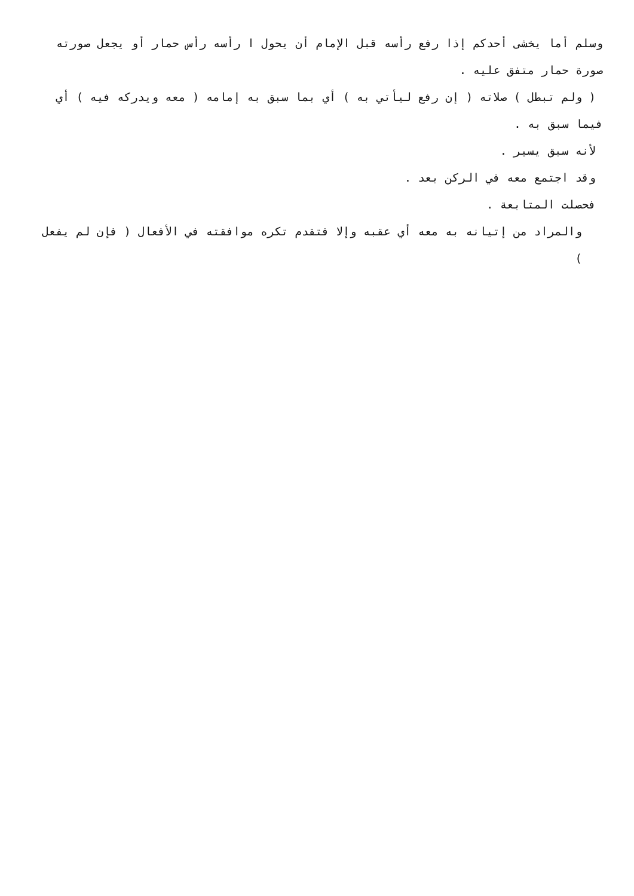وسلم أما يخشى أحدكم إذا رفع رأسه قبل الإمام أن يحول ا رأسه رأس حمار أو يجعل صورته صورة حمار متفق عليه .
( ولم تبطل ) صلاته ( إن رفع ليأتي به ) أي بما سبق به إمامه ( معه ويدركه فيه ) أي
فيما سبق به .
لأنه سبق يسير .
وقد اجتمع معه في الركن بعد .
فحصلت المتابعة .
والمراد من إتيانه به معه أي عقبه وإلا فتقدم تكره موافقته في الأفعال ( فإن لم يفعل )